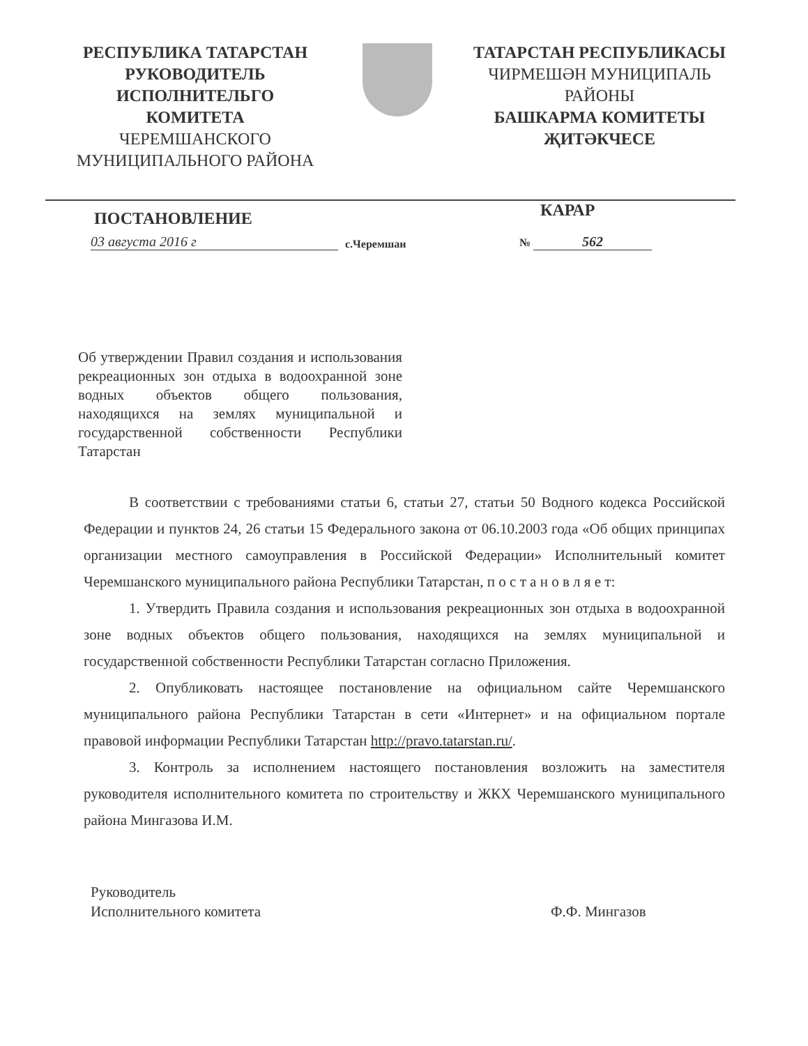РЕСПУБЛИКА ТАТАРСТАН
РУКОВОДИТЕЛЬ
ИСПОЛНИТЕЛЬГО
КОМИТЕТА
ЧЕРЕМШАНСКОГО
МУНИЦИПАЛЬНОГО РАЙОНА
ТАТАРСТАН РЕСПУБЛИКАСЫ
ЧИРМЕШӘН МУНИЦИПАЛЬ
РАЙОНЫ
БАШКАРМА КОМИТЕТЫ
ҖИТӘКЧЕСЕ
ПОСТАНОВЛЕНИЕ КАРАР
03 августа 2016 г с.Черемшан № 562
Об утверждении Правил создания и использования рекреационных зон отдыха в водоохранной зоне водных объектов общего пользования, находящихся на землях муниципальной и государственной собственности Республики Татарстан
В соответствии с требованиями статьи 6, статьи 27, статьи 50 Водного кодекса Российской Федерации и пунктов 24, 26 статьи 15 Федерального закона от 06.10.2003 года «Об общих принципах организации местного самоуправления в Российской Федерации» Исполнительный комитет Черемшанского муниципального района Республики Татарстан, п о с т а н о в л я е т:
1. Утвердить Правила создания и использования рекреационных зон отдыха в водоохранной зоне водных объектов общего пользования, находящихся на землях муниципальной и государственной собственности Республики Татарстан согласно Приложения.
2. Опубликовать настоящее постановление на официальном сайте Черемшанского муниципального района Республики Татарстан в сети «Интернет» и на официальном портале правовой информации Республики Татарстан http://pravo.tatarstan.ru/.
3. Контроль за исполнением настоящего постановления возложить на заместителя руководителя исполнительного комитета по строительству и ЖКХ Черемшанского муниципального района Мингазова И.М.
Руководитель
Исполнительного комитета Ф.Ф. Мингазов